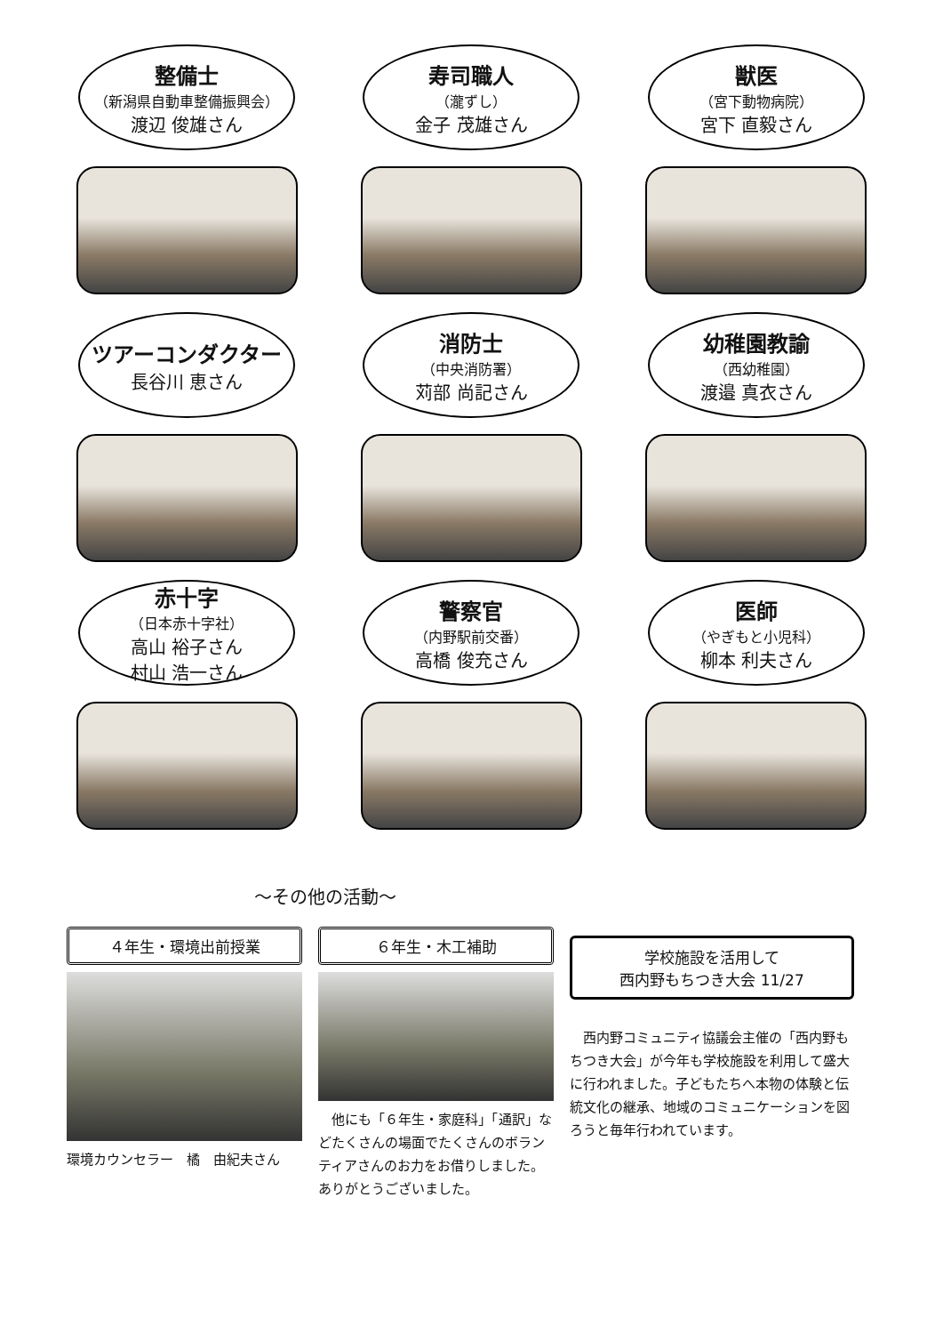整備士
（新潟県自動車整備振興会）
渡辺 俊雄さん
寿司職人
（瀧ずし）
金子 茂雄さん
獣医
（宮下動物病院）
宮下 直毅さん
ツアーコンダクター
長谷川 恵さん
消防士
（中央消防署）
苅部 尚記さん
幼稚園教諭
（西幼稚園）
渡邉 真衣さん
赤十字
（日本赤十字社）
高山 裕子さん
村山 浩一さん
警察官
（内野駅前交番）
高橋 俊充さん
医師
（やぎもと小児科）
柳本 利夫さん
～その他の活動～
４年生・環境出前授業
環境カウンセラー　橘　由紀夫さん
６年生・木工補助
　他にも「６年生・家庭科」「通訳」などたくさんの場面でたくさんのボランティアさんのお力をお借りしました。ありがとうございました。
学校施設を活用して
西内野もちつき大会 11/27
　西内野コミュニティ協議会主催の「西内野もちつき大会」が今年も学校施設を利用して盛大に行われました。子どもたちへ本物の体験と伝統文化の継承、地域のコミュニケーションを図ろうと毎年行われています。